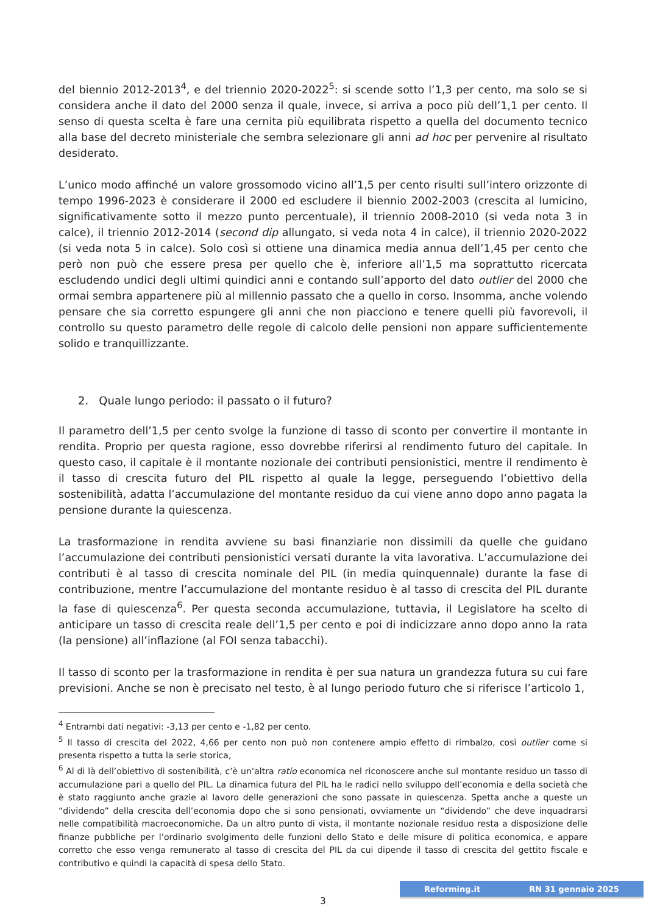del biennio 2012-2013<sup>4</sup>, e del triennio 2020-2022<sup>5</sup>: si scende sotto l’1,3 per cento, ma solo se si considera anche il dato del 2000 senza il quale, invece, si arriva a poco più dell’1,1 per cento. Il senso di questa scelta è fare una cernita più equilibrata rispetto a quella del documento tecnico alla base del decreto ministeriale che sembra selezionare gli anni ad hoc per pervenire al risultato desiderato.
L’unico modo affinché un valore grossomodo vicino all’1,5 per cento risulti sull’intero orizzonte di tempo 1996-2023 è considerare il 2000 ed escludere il biennio 2002-2003 (crescita al lumicino, significativamente sotto il mezzo punto percentuale), il triennio 2008-2010 (si veda nota 3 in calce), il triennio 2012-2014 (second dip allungato, si veda nota 4 in calce), il triennio 2020-2022 (si veda nota 5 in calce). Solo così si ottiene una dinamica media annua dell’1,45 per cento che però non può che essere presa per quello che è, inferiore all’1,5 ma soprattutto ricercata escludendo undici degli ultimi quindici anni e contando sull’apporto del dato outlier del 2000 che ormai sembra appartenere più al millennio passato che a quello in corso. Insomma, anche volendo pensare che sia corretto espungere gli anni che non piacciono e tenere quelli più favorevoli, il controllo su questo parametro delle regole di calcolo delle pensioni non appare sufficientemente solido e tranquillizzante.
2. Quale lungo periodo: il passato o il futuro?
Il parametro dell’1,5 per cento svolge la funzione di tasso di sconto per convertire il montante in rendita. Proprio per questa ragione, esso dovrebbe riferirsi al rendimento futuro del capitale. In questo caso, il capitale è il montante nozionale dei contributi pensionistici, mentre il rendimento è il tasso di crescita futuro del PIL rispetto al quale la legge, perseguendo l’obiettivo della sostenibilità, adatta l’accumulazione del montante residuo da cui viene anno dopo anno pagata la pensione durante la quiescenza.
La trasformazione in rendita avviene su basi finanziarie non dissimili da quelle che guidano l’accumulazione dei contributi pensionistici versati durante la vita lavorativa. L’accumulazione dei contributi è al tasso di crescita nominale del PIL (in media quinquennale) durante la fase di contribuzione, mentre l’accumulazione del montante residuo è al tasso di crescita del PIL durante la fase di quiescenza<sup>6</sup>. Per questa seconda accumulazione, tuttavia, il Legislatore ha scelto di anticipare un tasso di crescita reale dell’1,5 per cento e poi di indicizzare anno dopo anno la rata (la pensione) all’inflazione (al FOI senza tabacchi).
Il tasso di sconto per la trasformazione in rendita è per sua natura un grandezza futura su cui fare previsioni. Anche se non è precisato nel testo, è al lungo periodo futuro che si riferisce l’articolo 1,
<sup>4</sup> Entrambi dati negativi: -3,13 per cento e -1,82 per cento.
<sup>5</sup> Il tasso di crescita del 2022, 4,66 per cento non può non contenere ampio effetto di rimbalzo, così outlier come si presenta rispetto a tutta la serie storica,
<sup>6</sup> Al di là dell’obiettivo di sostenibilità, c’è un’altra ratio economica nel riconoscere anche sul montante residuo un tasso di accumulazione pari a quello del PIL. La dinamica futura del PIL ha le radici nello sviluppo dell’economia e della società che è stato raggiunto anche grazie al lavoro delle generazioni che sono passate in quiescenza. Spetta anche a queste un “dividendo” della crescita dell’economia dopo che si sono pensionati, ovviamente un “dividendo” che deve inquadrarsi nelle compatibilità macroeconomiche. Da un altro punto di vista, il montante nozionale residuo resta a disposizione delle finanze pubbliche per l’ordinario svolgimento delle funzioni dello Stato e delle misure di politica economica, e appare corretto che esso venga remunerato al tasso di crescita del PIL da cui dipende il tasso di crescita del gettito fiscale e contributivo e quindi la capacità di spesa dello Stato.
3
Reforming.it RN 31 gennaio 2025